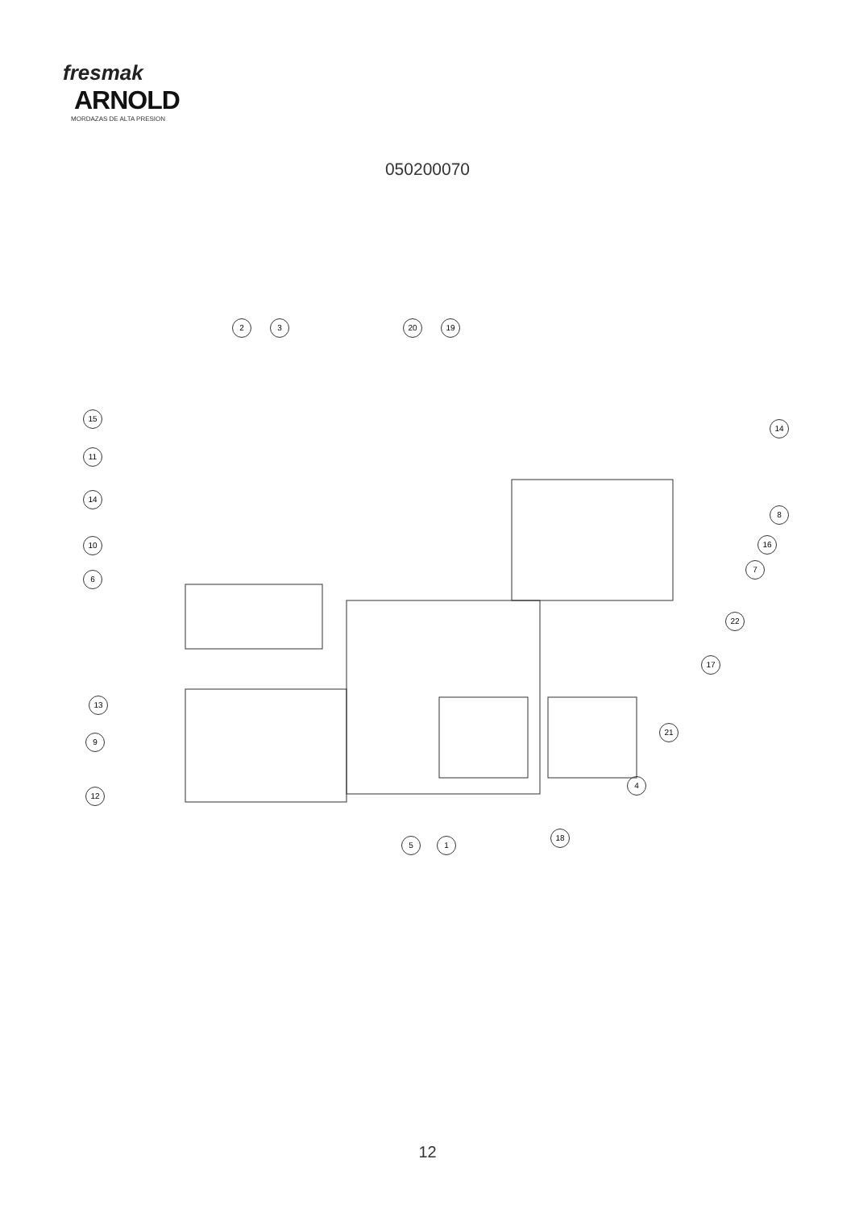fresmak
ARNOLD
MORDAZAS DE ALTA PRESION
050200070
2 3 20 19
15
11
14
10
6
14
8
16
7
22
17
13
9
12
21
4
18
5 1
12